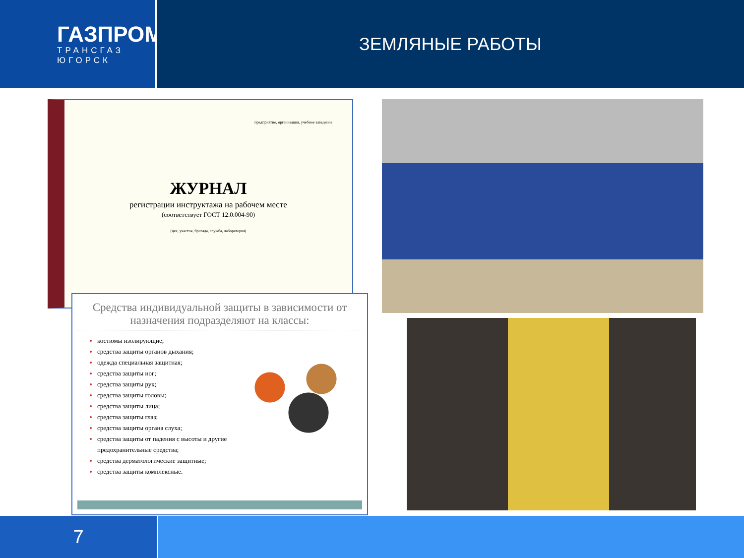ГАЗПРОМ
ТРАНСГАЗ
ЮГОРСК
ЗЕМЛЯНЫЕ РАБОТЫ
предприятие, организация, учебное заведение
ЖУРНАЛ
регистрации инструктажа на рабочем месте
(соответствует ГОСТ 12.0.004-90)
(цех, участок, бригада, служба, лаборатория)
Средства индивидуальной защиты в зависимости от назначения подразделяют на классы:
костюмы изолирующие;
средства защиты органов дыхания;
одежда специальная защитная;
средства защиты ног;
средства защиты рук;
средства защиты головы;
средства защиты лица;
средства защиты глаз;
средства защиты органа слуха;
средства защиты от падения с высоты и другие предохранительные средства;
средства дерматологические защитные;
средства защиты комплексные.
7